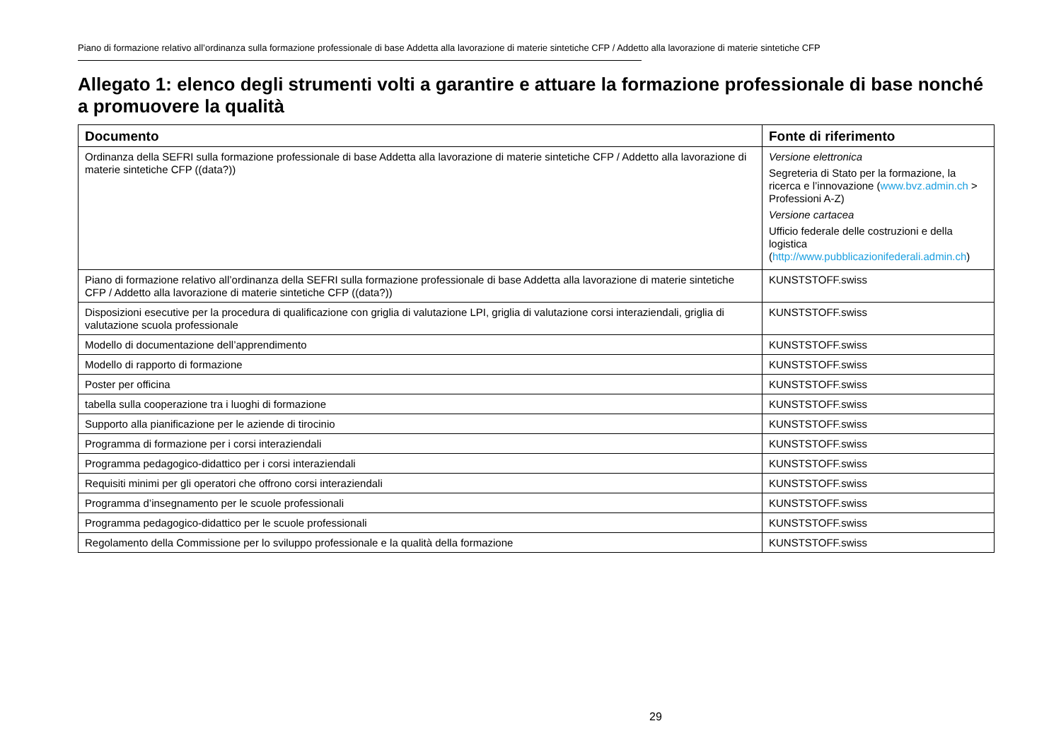Piano di formazione relativo all’ordinanza sulla formazione professionale di base Addetta alla lavorazione di materie sintetiche CFP / Addetto alla lavorazione di materie sintetiche CFP
Allegato 1: elenco degli strumenti volti a garantire e attuare la formazione professionale di base nonché a promuovere la qualità
| Documento | Fonte di riferimento |
| --- | --- |
| Ordinanza della SEFRI sulla formazione professionale di base Addetta alla lavorazione di materie sintetiche CFP / Addetto alla lavorazione di materie sintetiche CFP ((data?)) | Versione elettronica Segreteria di Stato per la formazione, la ricerca e l’innovazione ( www.bvz.admin.ch > Professioni A-Z) Versione cartacea Ufficio federale delle costruzioni e della logistica ( http://www.pubblicazionifederali.admin.ch ) |
| Piano di formazione relativo all’ordinanza della SEFRI sulla formazione professionale di base Addetta alla lavorazione di materie sintetiche CFP / Addetto alla lavorazione di materie sintetiche CFP ((data?)) | KUNSTSTOFF.swiss |
| Disposizioni esecutive per la procedura di qualificazione con griglia di valutazione LPI, griglia di valutazione corsi interaziendali, griglia di valutazione scuola professionale | KUNSTSTOFF.swiss |
| Modello di documentazione dell’apprendimento | KUNSTSTOFF.swiss |
| Modello di rapporto di formazione | KUNSTSTOFF.swiss |
| Poster per officina | KUNSTSTOFF.swiss |
| tabella sulla cooperazione tra i luoghi di formazione | KUNSTSTOFF.swiss |
| Supporto alla pianificazione per le aziende di tirocinio | KUNSTSTOFF.swiss |
| Programma di formazione per i corsi interaziendali | KUNSTSTOFF.swiss |
| Programma pedagogico-didattico per i corsi interaziendali | KUNSTSTOFF.swiss |
| Requisiti minimi per gli operatori che offrono corsi interaziendali | KUNSTSTOFF.swiss |
| Programma d’insegnamento per le scuole professionali | KUNSTSTOFF.swiss |
| Programma pedagogico-didattico per le scuole professionali | KUNSTSTOFF.swiss |
| Regolamento della Commissione per lo sviluppo professionale e la qualità della formazione | KUNSTSTOFF.swiss |
29